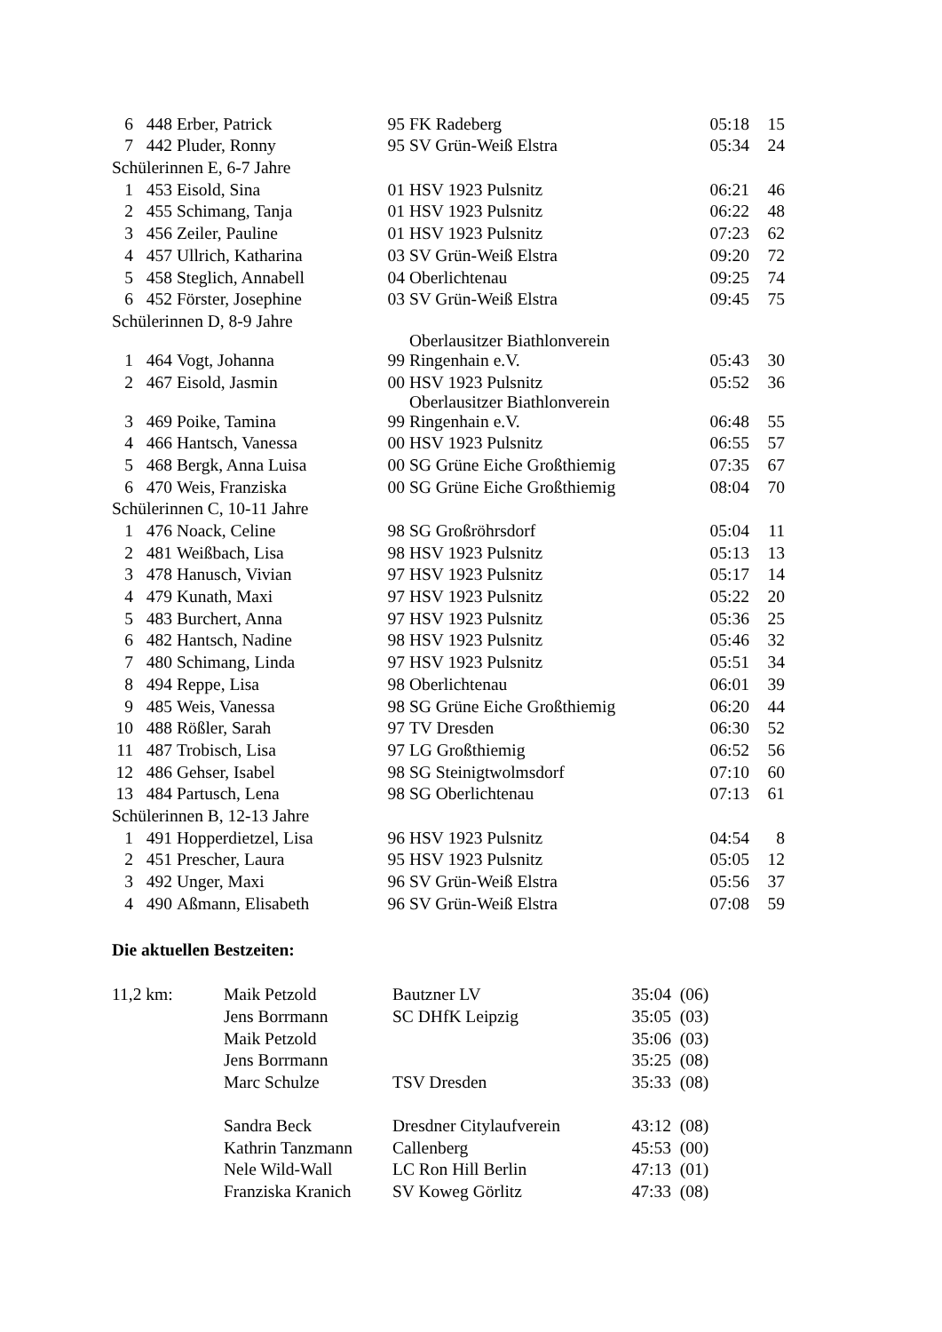| 6 | 448 | Erber, Patrick | 95 | FK Radeberg | 05:18 | 15 |
| 7 | 442 | Pluder, Ronny | 95 | SV Grün-Weiß Elstra | 05:34 | 24 |
| Schülerinnen E, 6-7 Jahre | | | | | | |
| 1 | 453 | Eisold, Sina | 01 | HSV 1923 Pulsnitz | 06:21 | 46 |
| 2 | 455 | Schimang, Tanja | 01 | HSV 1923 Pulsnitz | 06:22 | 48 |
| 3 | 456 | Zeiler, Pauline | 01 | HSV 1923 Pulsnitz | 07:23 | 62 |
| 4 | 457 | Ullrich, Katharina | 03 | SV Grün-Weiß Elstra | 09:20 | 72 |
| 5 | 458 | Steglich, Annabell | 04 | Oberlichtenau | 09:25 | 74 |
| 6 | 452 | Förster, Josephine | 03 | SV Grün-Weiß Elstra | 09:45 | 75 |
| Schülerinnen D, 8-9 Jahre | | | | | | |
| 1 | 464 | Vogt, Johanna | 99 | Oberlausitzer Biathlonverein Ringenhain e.V. | 05:43 | 30 |
| 2 | 467 | Eisold, Jasmin | 00 | HSV 1923 Pulsnitz | 05:52 | 36 |
| 3 | 469 | Poike, Tamina | 99 | Oberlausitzer Biathlonverein Ringenhain e.V. | 06:48 | 55 |
| 4 | 466 | Hantsch, Vanessa | 00 | HSV 1923 Pulsnitz | 06:55 | 57 |
| 5 | 468 | Bergk, Anna Luisa | 00 | SG Grüne Eiche Großthiemig | 07:35 | 67 |
| 6 | 470 | Weis, Franziska | 00 | SG Grüne Eiche Großthiemig | 08:04 | 70 |
| Schülerinnen C, 10-11 Jahre | | | | | | |
| 1 | 476 | Noack, Celine | 98 | SG Großröhrsdorf | 05:04 | 11 |
| 2 | 481 | Weißbach, Lisa | 98 | HSV 1923 Pulsnitz | 05:13 | 13 |
| 3 | 478 | Hanusch, Vivian | 97 | HSV 1923 Pulsnitz | 05:17 | 14 |
| 4 | 479 | Kunath, Maxi | 97 | HSV 1923 Pulsnitz | 05:22 | 20 |
| 5 | 483 | Burchert, Anna | 97 | HSV 1923 Pulsnitz | 05:36 | 25 |
| 6 | 482 | Hantsch, Nadine | 98 | HSV 1923 Pulsnitz | 05:46 | 32 |
| 7 | 480 | Schimang, Linda | 97 | HSV 1923 Pulsnitz | 05:51 | 34 |
| 8 | 494 | Reppe, Lisa | 98 | Oberlichtenau | 06:01 | 39 |
| 9 | 485 | Weis, Vanessa | 98 | SG Grüne Eiche Großthiemig | 06:20 | 44 |
| 10 | 488 | Rößler, Sarah | 97 | TV Dresden | 06:30 | 52 |
| 11 | 487 | Trobisch, Lisa | 97 | LG Großthiemig | 06:52 | 56 |
| 12 | 486 | Gehser, Isabel | 98 | SG Steinigtwolmsdorf | 07:10 | 60 |
| 13 | 484 | Partusch, Lena | 98 | SG Oberlichtenau | 07:13 | 61 |
| Schülerinnen B, 12-13 Jahre | | | | | | |
| 1 | 491 | Hopperdietzel, Lisa | 96 | HSV 1923 Pulsnitz | 04:54 | 8 |
| 2 | 451 | Prescher, Laura | 95 | HSV 1923 Pulsnitz | 05:05 | 12 |
| 3 | 492 | Unger, Maxi | 96 | SV Grün-Weiß Elstra | 05:56 | 37 |
| 4 | 490 | Aßmann, Elisabeth | 96 | SV Grün-Weiß Elstra | 07:08 | 59 |
Die aktuellen Bestzeiten:
| 11,2 km: | Maik Petzold | Bautzner LV | 35:04 | (06) |
| | Jens Borrmann | SC DHfK Leipzig | 35:05 | (03) |
| | Maik Petzold | | 35:06 | (03) |
| | Jens Borrmann | | 35:25 | (08) |
| | Marc Schulze | TSV Dresden | 35:33 | (08) |
| | Sandra Beck | Dresdner Citylaufverein | 43:12 | (08) |
| | Kathrin Tanzmann | Callenberg | 45:53 | (00) |
| | Nele Wild-Wall | LC Ron Hill Berlin | 47:13 | (01) |
| | Franziska Kranich | SV Koweg Görlitz | 47:33 | (08) |